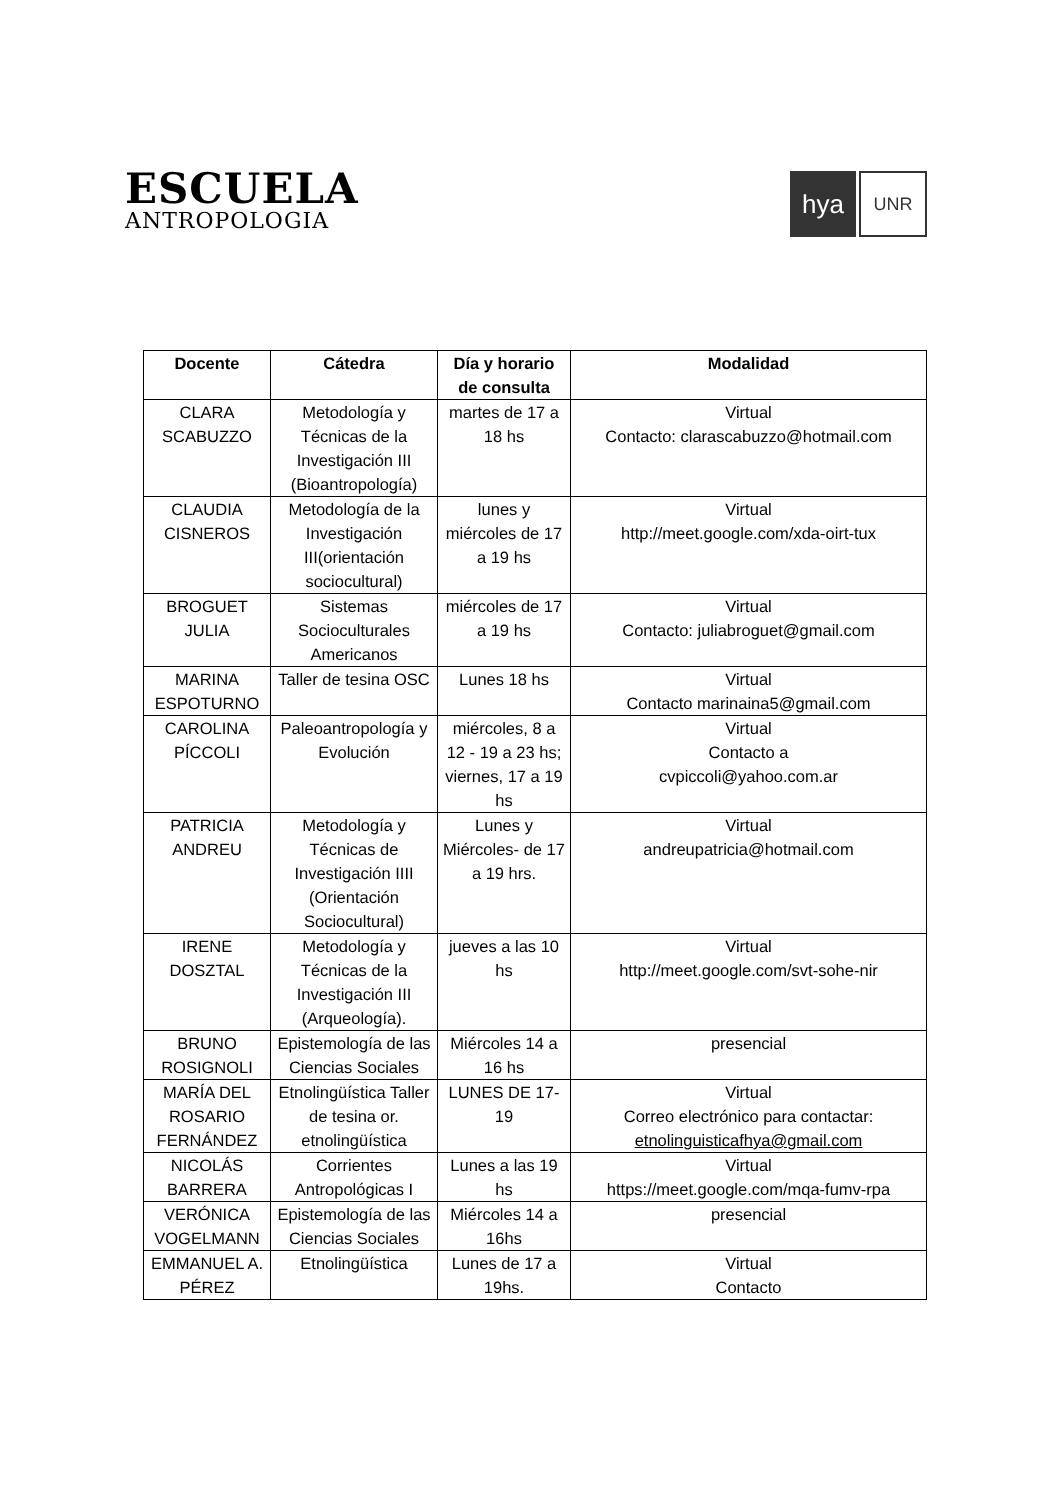ESCUELA
ANTROPOLOGIA
hya UNR
| Docente | Cátedra | Día y horario de consulta | Modalidad |
| --- | --- | --- | --- |
| CLARA SCABUZZO | Metodología y Técnicas de la Investigación III (Bioantropología) | martes de 17 a 18 hs | Virtual Contacto: clarascabuzzo@hotmail.com |
| CLAUDIA CISNEROS | Metodología de la Investigación III(orientación sociocultural) | lunes y miércoles de 17 a 19 hs | Virtual http://meet.google.com/xda-oirt-tux |
| BROGUET JULIA | Sistemas Socioculturales Americanos | miércoles de 17 a 19 hs | Virtual Contacto: juliabroguet@gmail.com |
| MARINA ESPOTURNO | Taller de tesina OSC | Lunes 18 hs | Virtual Contacto marinaina5@gmail.com |
| CAROLINA PÍCCOLI | Paleoantropología y Evolución | miércoles, 8 a 12 - 19 a 23 hs; viernes, 17 a 19 hs | Virtual Contacto a cvpiccoli@yahoo.com.ar |
| PATRICIA ANDREU | Metodología y Técnicas de Investigación IIII (Orientación Sociocultural) | Lunes y Miércoles- de 17 a 19 hrs. | Virtual andreupatricia@hotmail.com |
| IRENE DOSZTAL | Metodología y Técnicas de la Investigación III (Arqueología). | jueves a las 10 hs | Virtual http://meet.google.com/svt-sohe-nir |
| BRUNO ROSIGNOLI | Epistemología de las Ciencias Sociales | Miércoles 14 a 16 hs | presencial |
| MARÍA DEL ROSARIO FERNÁNDEZ | Etnolingüística Taller de tesina or. etnolingüística | LUNES DE 17-19 | Virtual Correo electrónico para contactar: etnolinguisticafhya@gmail.com |
| NICOLÁS BARRERA | Corrientes Antropológicas I | Lunes a las 19 hs | Virtual https://meet.google.com/mqa-fumv-rpa |
| VERÓNICA VOGELMANN | Epistemología de las Ciencias Sociales | Miércoles 14 a 16hs | presencial |
| EMMANUEL A. PÉREZ | Etnolingüística | Lunes de 17 a 19hs. | Virtual Contacto |